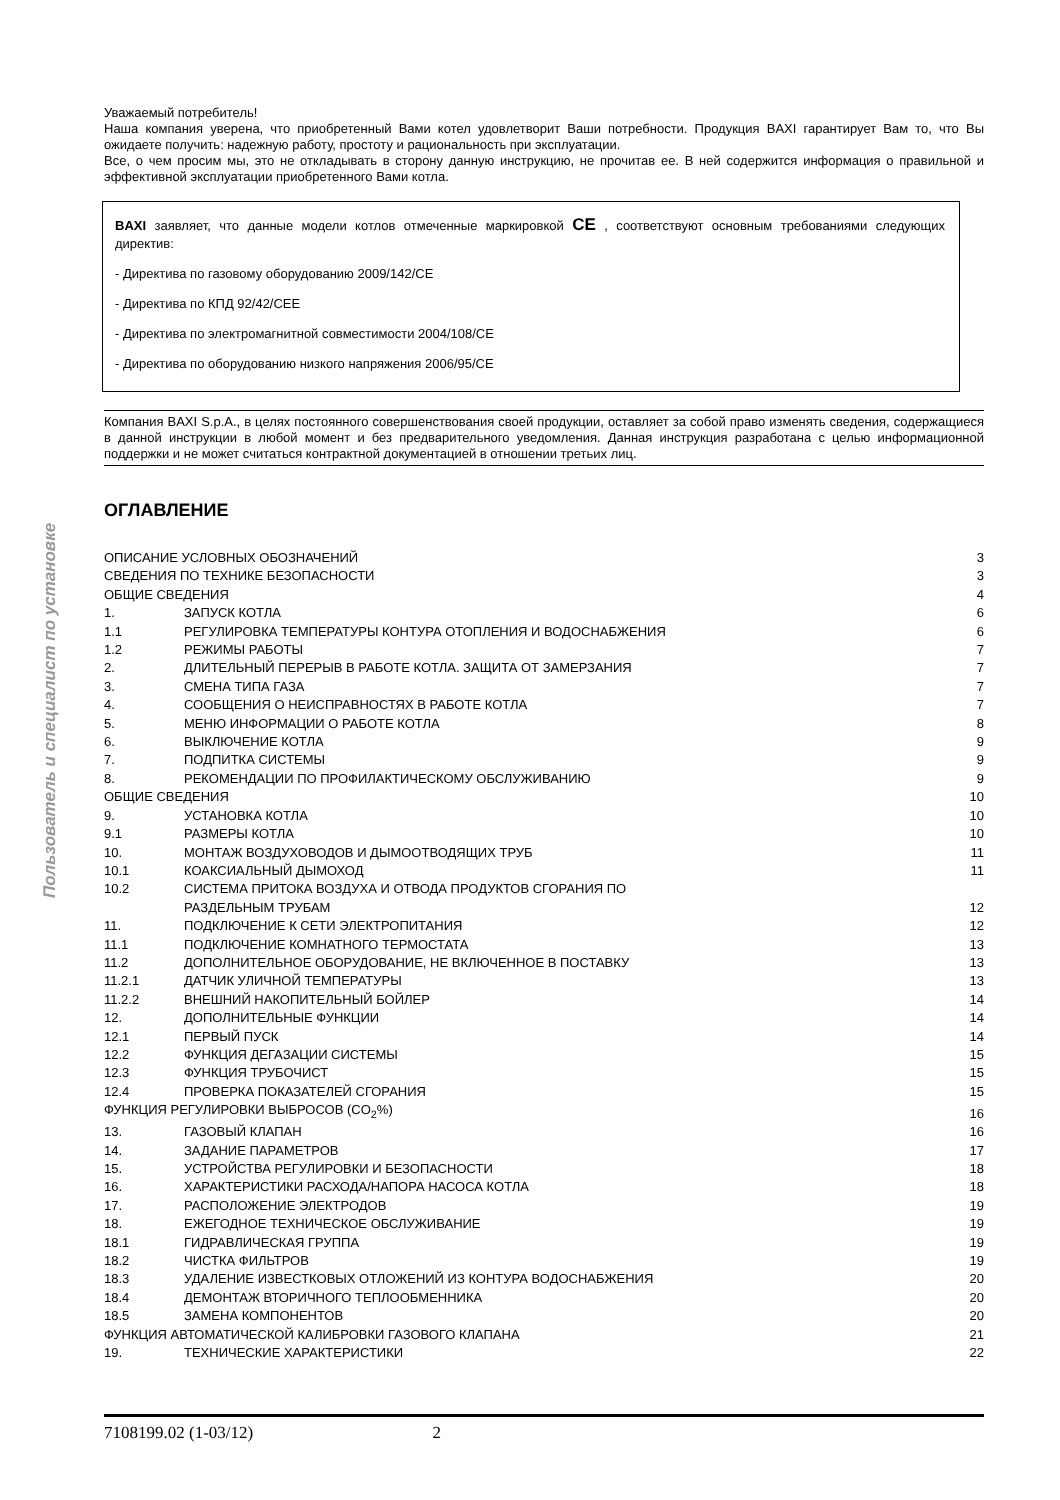Пользователь и специалист по установке
Уважаемый потребитель!
Наша компания уверена, что приобретенный Вами котел удовлетворит Ваши потребности. Продукция BAXI гарантирует Вам то, что Вы ожидаете получить: надежную работу, простоту и рациональность при эксплуатации.
Все, о чем просим мы, это не откладывать в сторону данную инструкцию, не прочитав ее. В ней содержится информация о правильной и эффективной эксплуатации приобретенного Вами котла.
BAXI заявляет, что данные модели котлов отмеченные маркировкой CE , соответствуют основным требованиями следующих директив:
- Директива по газовому оборудованию 2009/142/CE
- Директива по КПД 92/42/CEE
- Директива по электромагнитной совместимости 2004/108/CE
- Директива по оборудованию низкого напряжения 2006/95/CE
Компания BAXI S.p.A., в целях постоянного совершенствования своей продукции, оставляет за собой право изменять сведения, содержащиеся в данной инструкции в любой момент и без предварительного уведомления. Данная инструкция разработана с целью информационной поддержки и не может считаться контрактной документацией в отношении третьих лиц.
ОГЛАВЛЕНИЕ
| ОПИСАНИЕ УСЛОВНЫХ ОБОЗНАЧЕНИЙ | | 3 |
| СВЕДЕНИЯ ПО ТЕХНИКЕ БЕЗОПАСНОСТИ | | 3 |
| ОБЩИЕ СВЕДЕНИЯ | | 4 |
| 1. | ЗАПУСК КОТЛА | 6 |
| 1.1 | РЕГУЛИРОВКА ТЕМПЕРАТУРЫ КОНТУРА ОТОПЛЕНИЯ И ВОДОСНАБЖЕНИЯ | 6 |
| 1.2 | РЕЖИМЫ РАБОТЫ | 7 |
| 2. | ДЛИТЕЛЬНЫЙ ПЕРЕРЫВ В РАБОТЕ КОТЛА. ЗАЩИТА ОТ ЗАМЕРЗАНИЯ | 7 |
| 3. | СМЕНА ТИПА ГАЗА | 7 |
| 4. | СООБЩЕНИЯ О НЕИСПРАВНОСТЯХ В РАБОТЕ КОТЛА | 7 |
| 5. | МЕНЮ ИНФОРМАЦИИ О РАБОТЕ КОТЛА | 8 |
| 6. | ВЫКЛЮЧЕНИЕ КОТЛА | 9 |
| 7. | ПОДПИТКА СИСТЕМЫ | 9 |
| 8. | РЕКОМЕНДАЦИИ ПО ПРОФИЛАКТИЧЕСКОМУ ОБСЛУЖИВАНИЮ | 9 |
| ОБЩИЕ СВЕДЕНИЯ | | 10 |
| 9. | УСТАНОВКА КОТЛА | 10 |
| 9.1 | РАЗМЕРЫ КОТЛА | 10 |
| 10. | МОНТАЖ ВОЗДУХОВОДОВ И ДЫМООТВОДЯЩИХ ТРУБ | 11 |
| 10.1 | КОАКСИАЛЬНЫЙ ДЫМОХОД | 11 |
| 10.2 | СИСТЕМА ПРИТОКА ВОЗДУХА И ОТВОДА ПРОДУКТОВ СГОРАНИЯ ПО РАЗДЕЛЬНЫМ ТРУБАМ | 12 |
| 11. | ПОДКЛЮЧЕНИЕ К СЕТИ ЭЛЕКТРОПИТАНИЯ | 12 |
| 11.1 | ПОДКЛЮЧЕНИЕ КОМНАТНОГО ТЕРМОСТАТА | 13 |
| 11.2 | ДОПОЛНИТЕЛЬНОЕ ОБОРУДОВАНИЕ, НЕ ВКЛЮЧЕННОЕ В ПОСТАВКУ | 13 |
| 11.2.1 | ДАТЧИК УЛИЧНОЙ ТЕМПЕРАТУРЫ | 13 |
| 11.2.2 | ВНЕШНИЙ НАКОПИТЕЛЬНЫЙ БОЙЛЕР | 14 |
| 12. | ДОПОЛНИТЕЛЬНЫЕ ФУНКЦИИ | 14 |
| 12.1 | ПЕРВЫЙ ПУСК | 14 |
| 12.2 | ФУНКЦИЯ ДЕГАЗАЦИИ СИСТЕМЫ | 15 |
| 12.3 | ФУНКЦИЯ ТРУБОЧИСТ | 15 |
| 12.4 | ПРОВЕРКА ПОКАЗАТЕЛЕЙ СГОРАНИЯ | 15 |
| ФУНКЦИЯ РЕГУЛИРОВКИ ВЫБРОСОВ (CO<sub>2</sub>%) | | 16 |
| 13. | ГАЗОВЫЙ КЛАПАН | 16 |
| 14. | ЗАДАНИЕ ПАРАМЕТРОВ | 17 |
| 15. | УСТРОЙСТВА РЕГУЛИРОВКИ И БЕЗОПАСНОСТИ | 18 |
| 16. | ХАРАКТЕРИСТИКИ РАСХОДА/НАПОРА НАСОСА КОТЛА | 18 |
| 17. | РАСПОЛОЖЕНИЕ ЭЛЕКТРОДОВ | 19 |
| 18. | ЕЖЕГОДНОЕ ТЕХНИЧЕСКОЕ ОБСЛУЖИВАНИЕ | 19 |
| 18.1 | ГИДРАВЛИЧЕСКАЯ ГРУППА | 19 |
| 18.2 | ЧИСТКА ФИЛЬТРОВ | 19 |
| 18.3 | УДАЛЕНИЕ ИЗВЕСТКОВЫХ ОТЛОЖЕНИЙ ИЗ КОНТУРА ВОДОСНАБЖЕНИЯ | 20 |
| 18.4 | ДЕМОНТАЖ ВТОРИЧНОГО ТЕПЛООБМЕННИКА | 20 |
| 18.5 | ЗАМЕНА КОМПОНЕНТОВ | 20 |
| ФУНКЦИЯ АВТОМАТИЧЕСКОЙ КАЛИБРОВКИ ГАЗОВОГО КЛАПАНА | | 21 |
| 19. | ТЕХНИЧЕСКИЕ ХАРАКТЕРИСТИКИ | 22 |
7108199.02 (1-03/12) 2